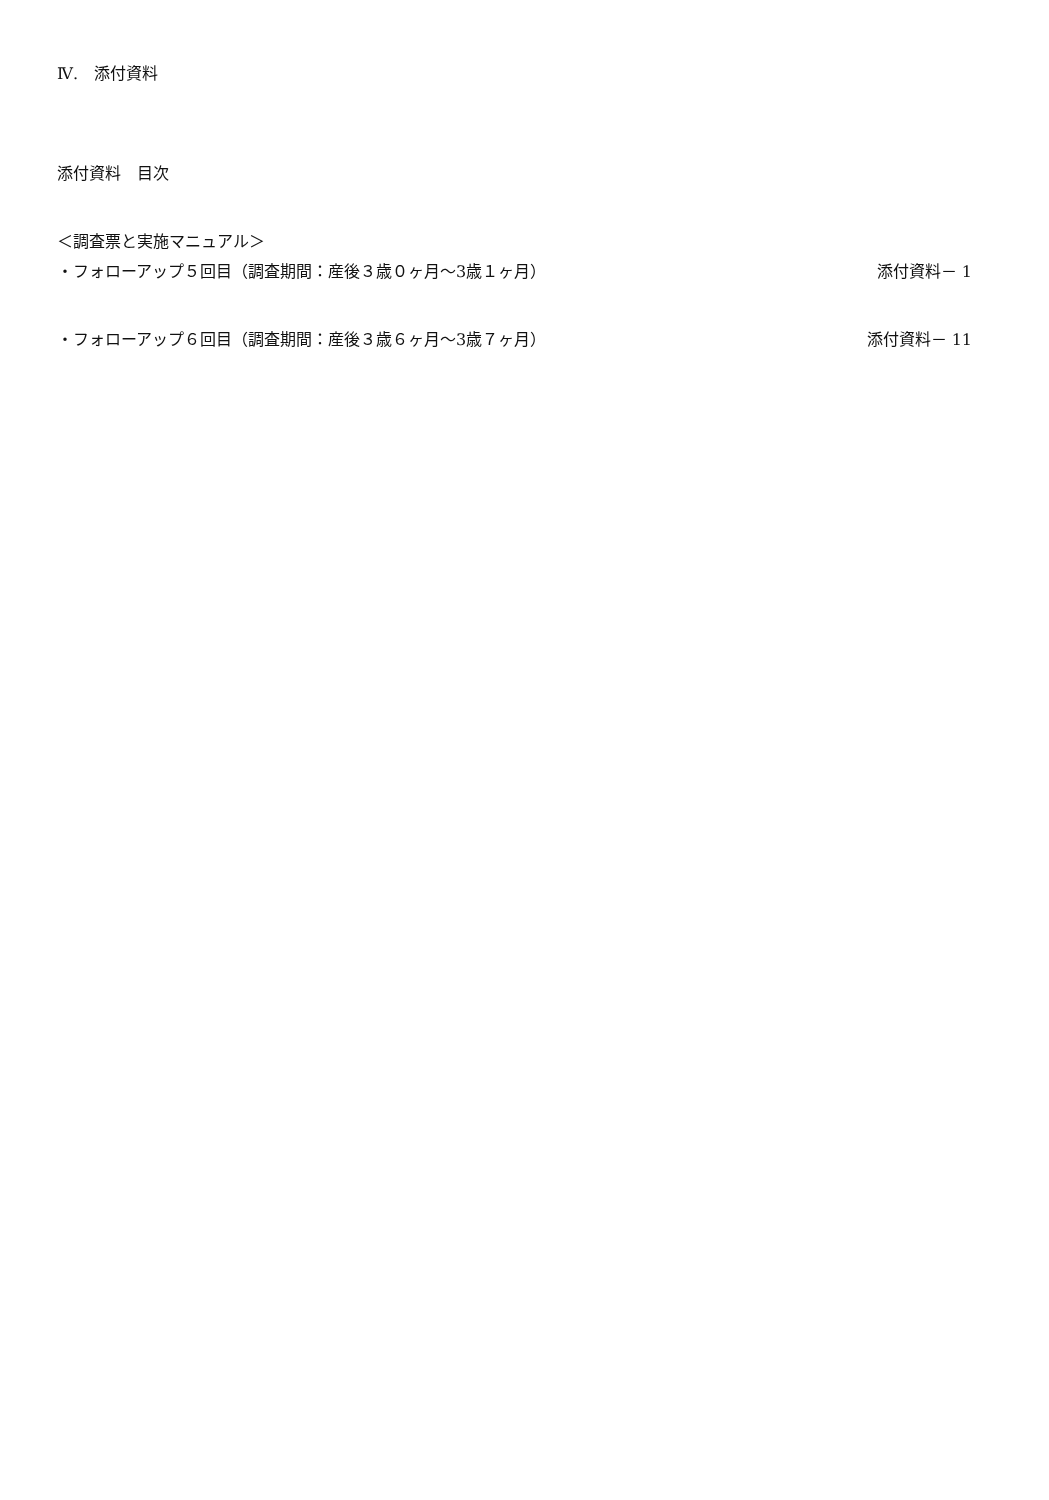Ⅳ.　添付資料
添付資料　目次
＜調査票と実施マニュアル＞
・フォローアップ５回目（調査期間：産後３歳０ヶ月〜3歳１ヶ月） 添付資料－ 1
・フォローアップ６回目（調査期間：産後３歳６ヶ月〜3歳７ヶ月） 添付資料－ 11